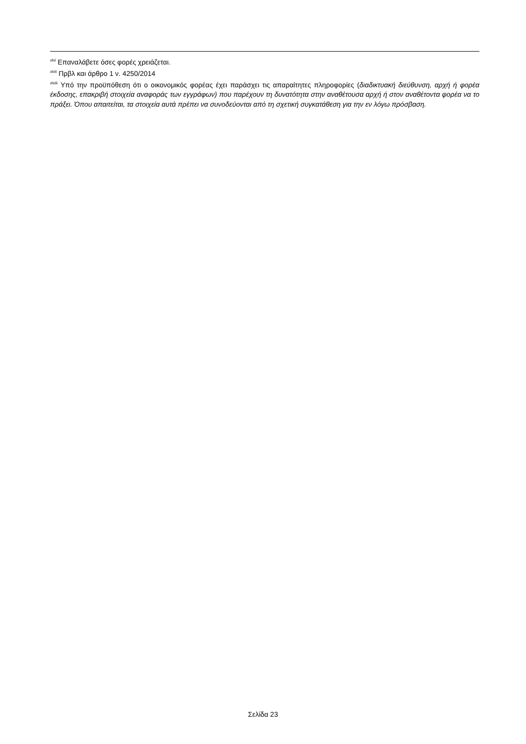<sup>xlvi</sup> Επαναλάβετε όσες φορές χρειάζεται.
<sup>xlvii</sup> Πρβλ και άρθρο 1 ν. 4250/2014
<sup>xlviii</sup> Υπό την προϋπόθεση ότι ο οικονομικός φορέας έχει παράσχει τις απαραίτητες πληροφορίες (διαδικτυακή διεύθυνση, αρχή ή φορέα έκδοσης, επακριβή στοιχεία αναφοράς των εγγράφων) που παρέχουν τη δυνατότητα στην αναθέτουσα αρχή ή στον αναθέτοντα φορέα να το πράξει. Όπου απαιτείται, τα στοιχεία αυτά πρέπει να συνοδεύονται από τη σχετική συγκατάθεση για την εν λόγω πρόσβαση.
Σελίδα 23